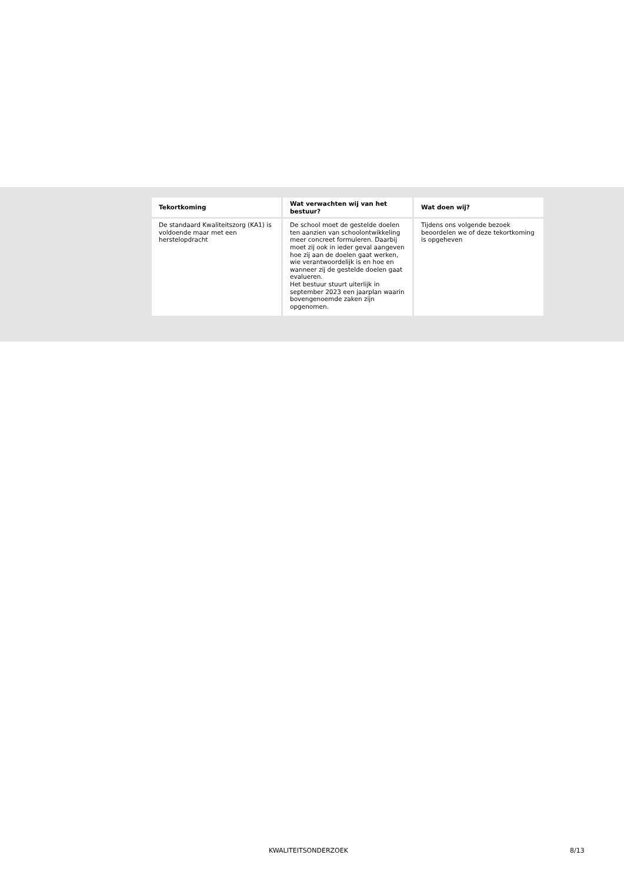| Tekortkoming | Wat verwachten wij van het bestuur? | Wat doen wij? |
| --- | --- | --- |
| De standaard Kwaliteitszorg (KA1) is voldoende maar met een herstelopdracht | De school moet de gestelde doelen ten aanzien van schoolontwikkeling meer concreet formuleren. Daarbij moet zij ook in ieder geval aangeven hoe zij aan de doelen gaat werken, wie verantwoordelijk is en hoe en wanneer zij de gestelde doelen gaat evalueren. Het bestuur stuurt uiterlijk in september 2023 een jaarplan waarin bovengenoemde zaken zijn opgenomen. | Tijdens ons volgende bezoek beoordelen we of deze tekortkoming is opgeheven |
KWALITEITSONDERZOEK 8/13